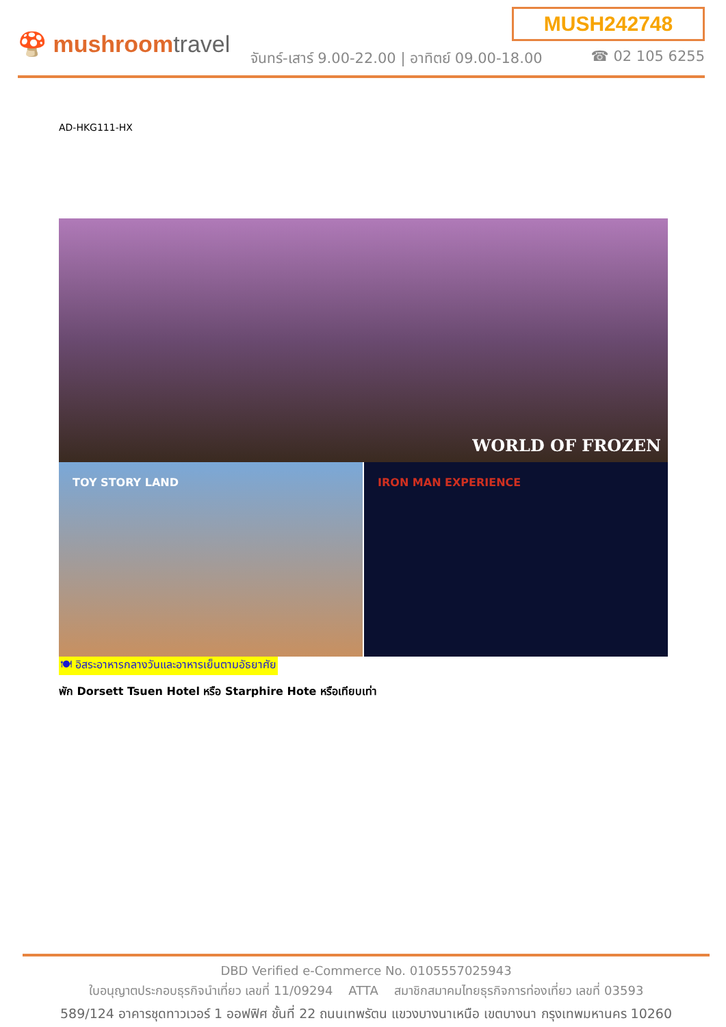MUSH242748
🍄 mushroomtravel
จันทร์-เสาร์ 9.00-22.00 | อาทิตย์ 09.00-18.00
☎ 02 105 6255
AD-HKG111-HX
WORLD OF FROZEN
TOY STORY LAND IRON MAN EXPERIENCE
🍽 อิสระอาหารกลางวันและอาหารเย็นตามอัธยาศัย
พัก Dorsett Tsuen Hotel หรือ Starphire Hote หรือเทียบเท่า
DBD Verified e-Commerce No. 0105557025943
ใบอนุญาตประกอบธุรกิจนำเที่ยว เลขที่ 11/09294 ATTA สมาชิกสมาคมไทยธุรกิจการท่องเที่ยว เลขที่ 03593
589/124 อาคารชุดทาวเวอร์ 1 ออฟฟิศ ชั้นที่ 22 ถนนเทพรัตน แขวงบางนาเหนือ เขตบางนา กรุงเทพมหานคร 10260